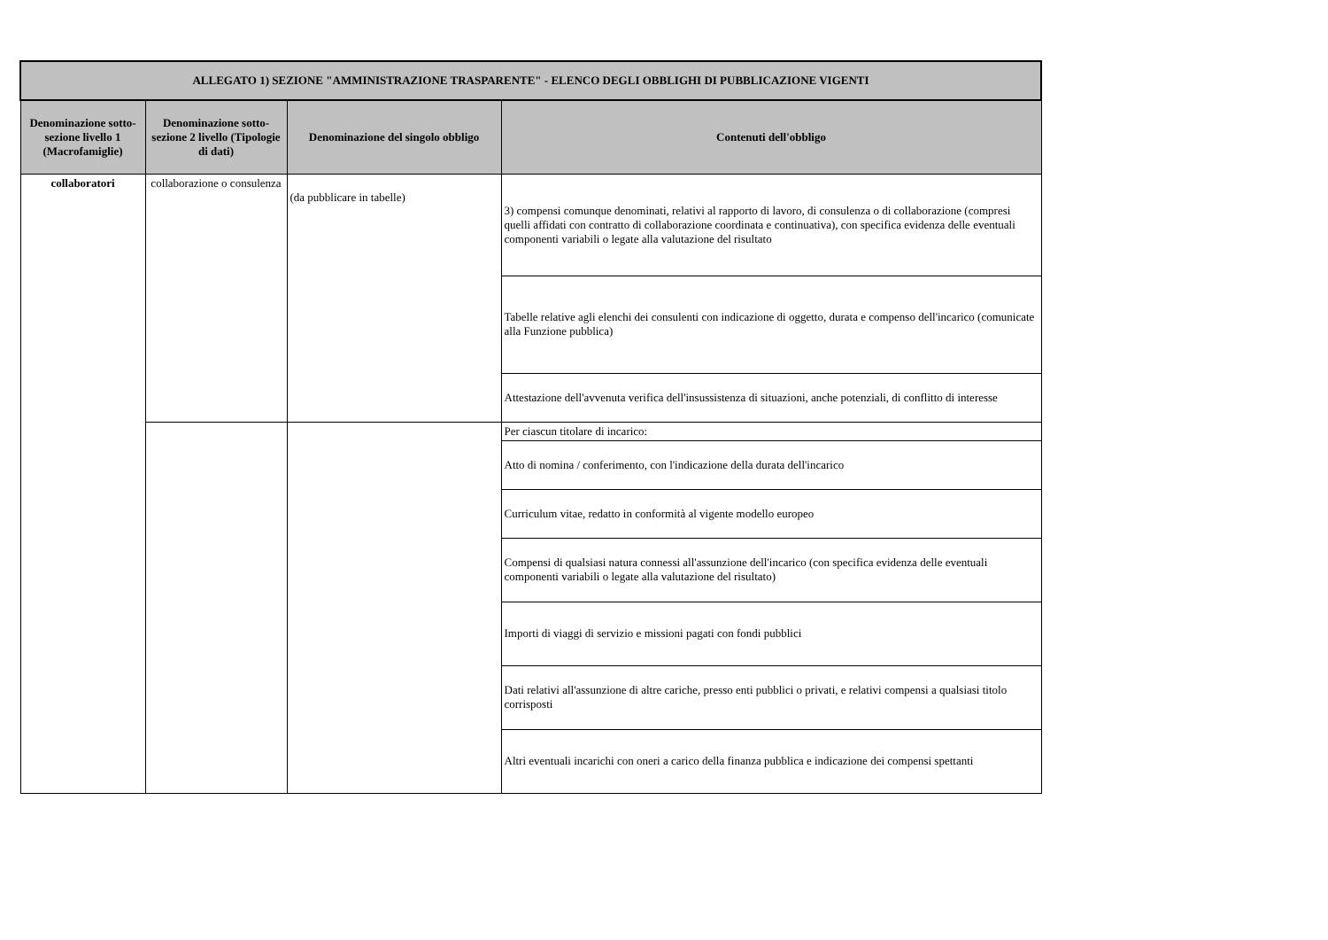| ALLEGATO 1) SEZIONE "AMMINISTRAZIONE TRASPARENTE" - ELENCO DEGLI OBBLIGHI DI PUBBLICAZIONE VIGENTI | | | |
| --- | --- | --- | --- |
| Denominazione sotto-sezione livello 1 (Macrofamiglie) | Denominazione sotto-sezione 2 livello (Tipologie di dati) | Denominazione del singolo obbligo | Contenuti dell'obbligo |
| collaboratori | collaborazione o consulenza | (da pubblicare in tabelle) | 3) compensi comunque denominati, relativi al rapporto di lavoro, di consulenza o di collaborazione (compresi quelli affidati con contratto di collaborazione coordinata e continuativa), con specifica evidenza delle eventuali componenti variabili o legate alla valutazione del risultato |
| | | | Tabelle relative agli elenchi dei consulenti con indicazione di oggetto, durata e compenso dell'incarico (comunicate alla Funzione pubblica) |
| | | | Attestazione dell'avvenuta verifica dell'insussistenza di situazioni, anche potenziali, di conflitto di interesse |
| | | | Per ciascun titolare di incarico: |
| | | | Atto di nomina / conferimento, con l'indicazione della durata dell'incarico |
| | | | Curriculum vitae, redatto in conformità al vigente modello europeo |
| | | | Compensi di qualsiasi natura connessi all'assunzione dell'incarico (con specifica evidenza delle eventuali componenti variabili o legate alla valutazione del risultato) |
| | | | Importi di viaggi di servizio e missioni pagati con fondi pubblici |
| | | | Dati relativi all'assunzione di altre cariche, presso enti pubblici o privati, e relativi compensi a qualsiasi titolo corrisposti |
| | | | Altri eventuali incarichi con oneri a carico della finanza pubblica e indicazione dei compensi spettanti |